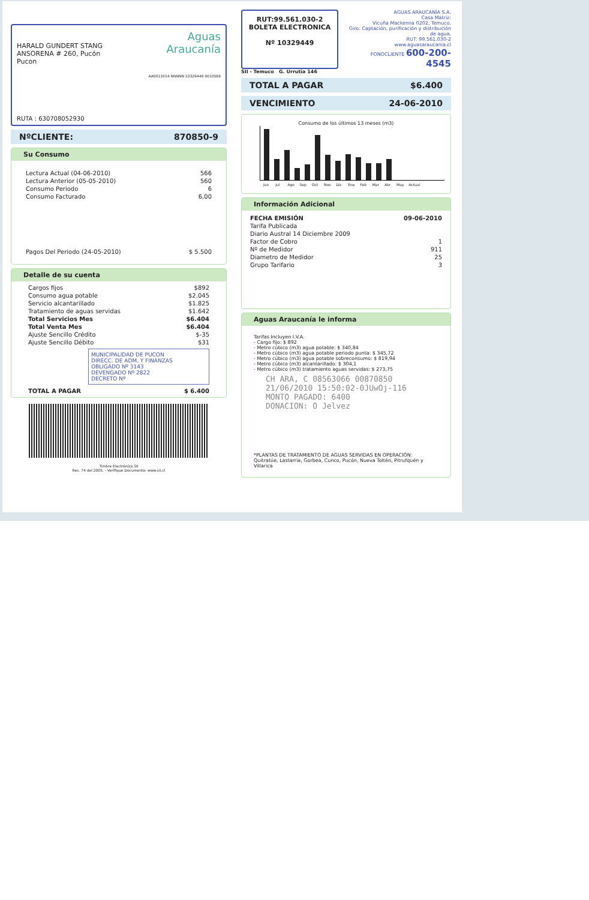HARALD GUNDERT STANG
ANSORENA # 260, Pucón
Pucon
Aguas
Araucanía
AA0011014 NNNNN 10329449 0010566
RUTA : 630708052930
NºCLIENTE: 870850-9
Su Consumo
| Lectura Actual (04-06-2010) | 566 |
| Lectura Anterior (05-05-2010) | 560 |
| Consumo Periodo | 6 |
| Consumo Facturado | 6,00 |
| Pagos Del Periodo (24-05-2010) | $ 5.500 |
Detalle de su cuenta
| Cargos fijos | $892 |
| Consumo agua potable | $2.045 |
| Servicio alcantarillado | $1.825 |
| Tratamiento de aguas servidas | $1.642 |
| Total Servicios Mes | $6.404 |
| Total Venta Mes | $6.404 |
| Ajuste Sencillo Crédito | $-35 |
| Ajuste Sencillo Débito | $31 |
MUNICIPALIDAD DE PUCON
DIRECC. DE ADM. Y FINANZAS
OBLIGADO Nº 3143
DEVENGADO Nº 2822
DECRETO Nº
| TOTAL A PAGAR | $ 6.400 |
Timbre Electrónico SII
Res. 74 del 2005. - Verifique Documento: www.sii.cl
RUT:99.561.030-2
BOLETA ELECTRONICA
Nº 10329449
AGUAS ARAUCANÍA S.A.
Casa Matriz:
Vicuña Mackenna 0202, Temuco.
Giro: Captación, purificación y distribución de agua.
RUT: 99.561.030-2
www.aguasaraucania.cl
FONOCLIENTE 600-200-4545
SII - Temuco G. Urrutia 146
TOTAL A PAGAR $6.400
VENCIMIENTO 24-06-2010
Consumo de los últimos 13 meses (m3)
Jun Jul Ago Sep Oct Nov Dic Ene Feb Mar Abr May Actual
Información Adicional
| FECHA EMISIÓN | 09-06-2010 |
| Tarifa Publicada | |
| Diario Austral 14 Diciembre 2009 | |
| Factor de Cobro | 1 |
| Nº de Medidor | 911 |
| Diametro de Medidor | 25 |
| Grupo Tarifario | 3 |
Aguas Araucanía le informa
Tarifas Incluyen I.V.A.
- Cargo fijo: $ 892
- Metro cúbico (m3) agua potable: $ 340,84
- Metro cúbico (m3) agua potable periodo punta: $ 345,72
- Metro cúbico (m3) agua potable sobreconsumo: $ 819,94
- Metro cúbico (m3) alcantarillado: $ 304,1
- Metro cúbico (m3) tratamiento aguas servidas: $ 273,75
CH ARA, C 08563066 00870850
21/06/2010 15:50:02-0JUwOj-116
MONTO PAGADO: 6400
DONACION: O Jelvez
*PLANTAS DE TRATAMIENTO DE AGUAS SERVIDAS EN OPERACIÓN:
Quitratúe, Lastarria, Gorbea, Cunco, Pucón, Nueva Toltén, Pitrufquén y Villarica